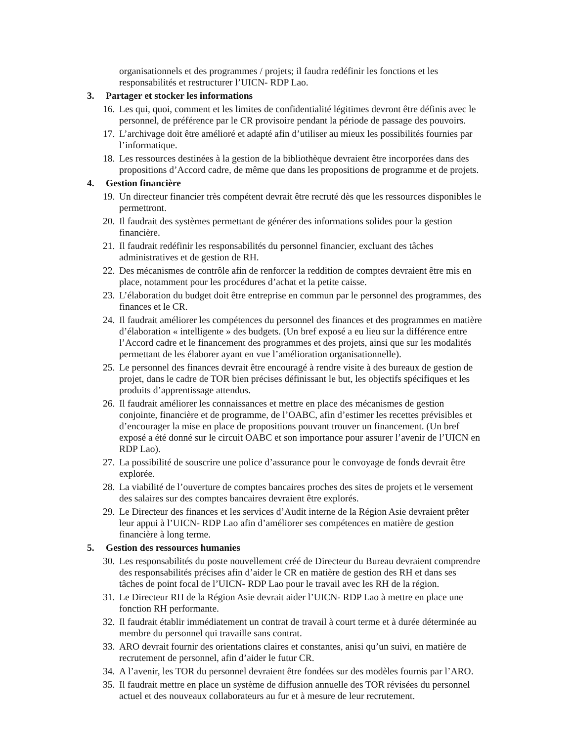organisationnels et des programmes / projets; il faudra redéfinir les fonctions et les responsabilités et restructurer l’UICN- RDP Lao.
3. Partager et stocker les informations
16.
Les qui, quoi, comment et les limites de confidentialité légitimes devront être définis avec le personnel, de préférence par le CR provisoire pendant la période de passage des pouvoirs.
17.
L’archivage doit être amélioré et adapté afin d’utiliser au mieux les possibilités fournies par l’informatique.
18.
Les ressources destinées à la gestion de la bibliothèque devraient être incorporées dans des propositions d’Accord cadre, de même que dans les propositions de programme et de projets.
4. Gestion financière
19.
Un directeur financier très compétent devrait être recruté dès que les ressources disponibles le permettront.
20.
Il faudrait des systèmes permettant de générer des informations solides pour la gestion financière.
21.
Il faudrait redéfinir les responsabilités du personnel financier, excluant des tâches administratives et de gestion de RH.
22.
Des mécanismes de contrôle afin de renforcer la reddition de comptes devraient être mis en place, notamment pour les procédures d’achat et la petite caisse.
23.
L’élaboration du budget doit être entreprise en commun par le personnel des programmes, des finances et le CR.
24.
Il faudrait améliorer les compétences du personnel des finances et des programmes en matière d’élaboration « intelligente » des budgets. (Un bref exposé a eu lieu sur la différence entre l’Accord cadre et le financement des programmes et des projets, ainsi que sur les modalités permettant de les élaborer ayant en vue l’amélioration organisationnelle).
25.
Le personnel des finances devrait être encouragé à rendre visite à des bureaux de gestion de projet, dans le cadre de TOR bien précises définissant le but, les objectifs spécifiques et les produits d’apprentissage attendus.
26.
Il faudrait améliorer les connaissances et mettre en place des mécanismes de gestion conjointe, financière et de programme, de l’OABC, afin d’estimer les recettes prévisibles et d’encourager la mise en place de propositions pouvant trouver un financement. (Un bref exposé a été donné sur le circuit OABC et son importance pour assurer l’avenir de l’UICN en RDP Lao).
27.
La possibilité de souscrire une police d’assurance pour le convoyage de fonds devrait être explorée.
28.
La viabilité de l’ouverture de comptes bancaires proches des sites de projets et le versement des salaires sur des comptes bancaires devraient être explorés.
29.
Le Directeur des finances et les services d’Audit interne de la Région Asie devraient prêter leur appui à l’UICN- RDP Lao afin d’améliorer ses compétences en matière de gestion financière à long terme.
5. Gestion des ressources humanies
30.
Les responsabilités du poste nouvellement créé de Directeur du Bureau devraient comprendre des responsabilités précises afin d’aider le CR en matière de gestion des RH et dans ses tâches de point focal de l’UICN- RDP Lao pour le travail avec les RH de la région.
31.
Le Directeur RH de la Région Asie devrait aider l’UICN- RDP Lao à mettre en place une fonction RH performante.
32.
Il faudrait établir immédiatement un contrat de travail à court terme et à durée déterminée au membre du personnel qui travaille sans contrat.
33.
ARO devrait fournir des orientations claires et constantes, anisi qu’un suivi, en matière de recrutement de personnel, afin d’aider le futur CR.
34.
A l’avenir, les TOR du personnel devraient être fondées sur des modèles fournis par l’ARO.
35.
Il faudrait mettre en place un système de diffusion annuelle des TOR révisées du personnel actuel et des nouveaux collaborateurs au fur et à mesure de leur recrutement.